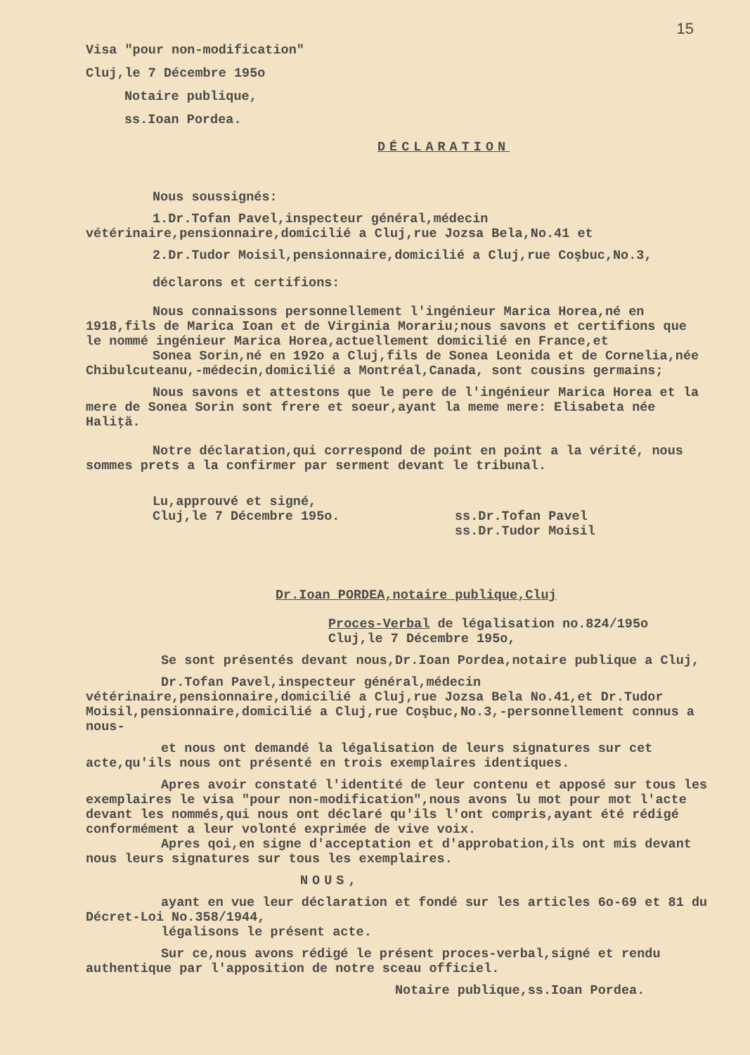15
Visa "pour non-modification"
Cluj,le 7 Décembre 195o
Notaire publique,
ss.Ioan Pordea.
DÉCLARATION
Nous soussignés:
1.Dr.Tofan Pavel,inspecteur général,médecin vétérinaire,pensionnaire,domicilié a Cluj,rue Jozsa Bela,No.41 et
2.Dr.Tudor Moisil,pensionnaire,domicilié a Cluj,rue Coşbuc,No.3,
déclarons et certifions:
Nous connaissons personnellement l'ingénieur Marica Horea,né en 1918,fils de Marica Ioan et de Virginia Morariu;nous savons et certifions que le nommé ingénieur Marica Horea,actuellement domicilié en France,et
Sonea Sorin,né en 192o a Cluj,fils de Sonea Leonida et de Cornelia,née Chibulcuteanu,-médecin,domicilié a Montréal,Canada, sont cousins germains;
Nous savons et attestons que le pere de l'ingénieur Marica Horea et la mere de Sonea Sorin sont frere et soeur,ayant la meme mere: Elisabeta née Haliţă.
Notre déclaration,qui correspond de point en point a la vérité, nous sommes prets a la confirmer par serment devant le tribunal.
Lu,approuvé et signé,
Cluj,le 7 Décembre 195o. ss.Dr.Tofan Pavel
ss.Dr.Tudor Moisil
Dr.Ioan PORDEA,notaire publique,Cluj
Proces-Verbal de légalisation no.824/195o
Cluj,le 7 Décembre 195o,
Se sont présentés devant nous,Dr.Ioan Pordea,notaire publique a Cluj,
Dr.Tofan Pavel,inspecteur général,médecin vétérinaire,pensionnaire,domicilié a Cluj,rue Jozsa Bela No.41,et Dr.Tudor Moisil,pensionnaire,domicilié a Cluj,rue Coşbuc,No.3,-personnellement connus a nous-
et nous ont demandé la légalisation de leurs signatures sur cet acte,qu'ils nous ont présenté en trois exemplaires identiques.
Apres avoir constaté l'identité de leur contenu et apposé sur tous les exemplaires le visa "pour non-modification",nous avons lu mot pour mot l'acte devant les nommés,qui nous ont déclaré qu'ils l'ont compris,ayant été rédigé conformément a leur volonté exprimée de vive voix.
Apres qoi,en signe d'acceptation et d'approbation,ils ont mis devant nous leurs signatures sur tous les exemplaires.
NOUS,
ayant en vue leur déclaration et fondé sur les articles 6o-69 et 81 du Décret-Loi No.358/1944,
légalisons le présent acte.
Sur ce,nous avons rédigé le présent proces-verbal,signé et rendu authentique par l'apposition de notre sceau officiel.
Notaire publique,ss.Ioan Pordea.